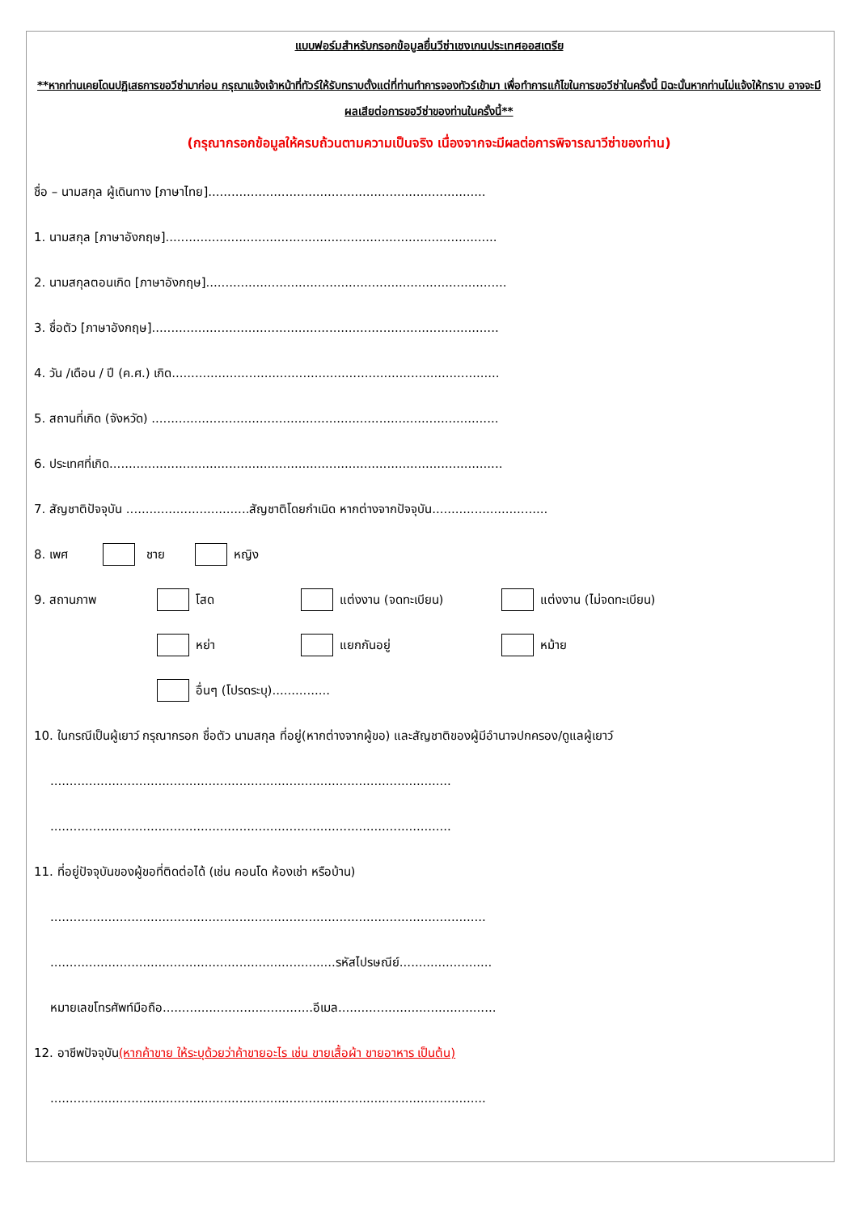แบบฟอร์มสำหรับกรอกข้อมูลยื่นวีซ่าเชงเกนประเทศออสเตรีย
**หากท่านเคยโดนปฏิเสธการขอวีซ่ามาก่อน กรุณาแจ้งเจ้าหน้าที่ทัวร์ให้รับทราบตั้งแต่ที่ท่านทำการจองทัวร์เข้ามา เพื่อทำการแก้ไขในการขอวีซ่าในครั้งนี้ มิฉะนั้นหากท่านไม่แจ้งให้ทราบ อาจจะมีผลเสียต่อการขอวีซ่าของท่านในครั้งนี้**
(กรุณากรอกข้อมูลให้ครบถ้วนตามความเป็นจริง เนื่องจากจะมีผลต่อการพิจารณาวีซ่าของท่าน)
ชื่อ – นามสกุล ผู้เดินทาง [ภาษาไทย]........................................................................
1. นามสกุล [ภาษาอังกฤษ]......................................................................................
2. นามสกุลตอนเกิด [ภาษาอังกฤษ]..............................................................................
3. ชื่อตัว [ภาษาอังกฤษ]..........................................................................................
4. วัน /เดือน / ปี (ค.ศ.) เกิด.....................................................................................
5. สถานที่เกิด (จังหวัด) ..........................................................................................
6. ประเทศที่เกิด......................................................................................................
7. สัญชาติปัจจุบัน ................................สัญชาติโดยกำเนิด หากต่างจากปัจจุบัน..............................
8. เพศ ชาย หญิง
9. สถานภาพ โสด แต่งงาน (จดทะเบียน) แต่งงาน (ไม่จดทะเบียน)
หย่า แยกกันอยู่ หม้าย
อื่นๆ (โปรดระบุ)...............
10. ในกรณีเป็นผู้เยาว์ กรุณากรอก ชื่อตัว นามสกุล ที่อยู่(หากต่างจากผู้ขอ) และสัญชาติของผู้มีอำนาจปกครอง/ดูแลผู้เยาว์
........................................................................................................
........................................................................................................
11. ที่อยู่ปัจจุบันของผู้ขอที่ติดต่อได้ (เช่น คอนโด ห้องเช่า หรือบ้าน)
.................................................................................................................
..........................................................................รหัสไปรษณีย์........................
หมายเลขโทรศัพท์มือถือ.......................................อีเมล.........................................
12. อาชีพปัจจุบัน(หากค้าขาย ให้ระบุด้วยว่าค้าขายอะไร เช่น ขายเสื้อผ้า ขายอาหาร เป็นต้น)
.................................................................................................................